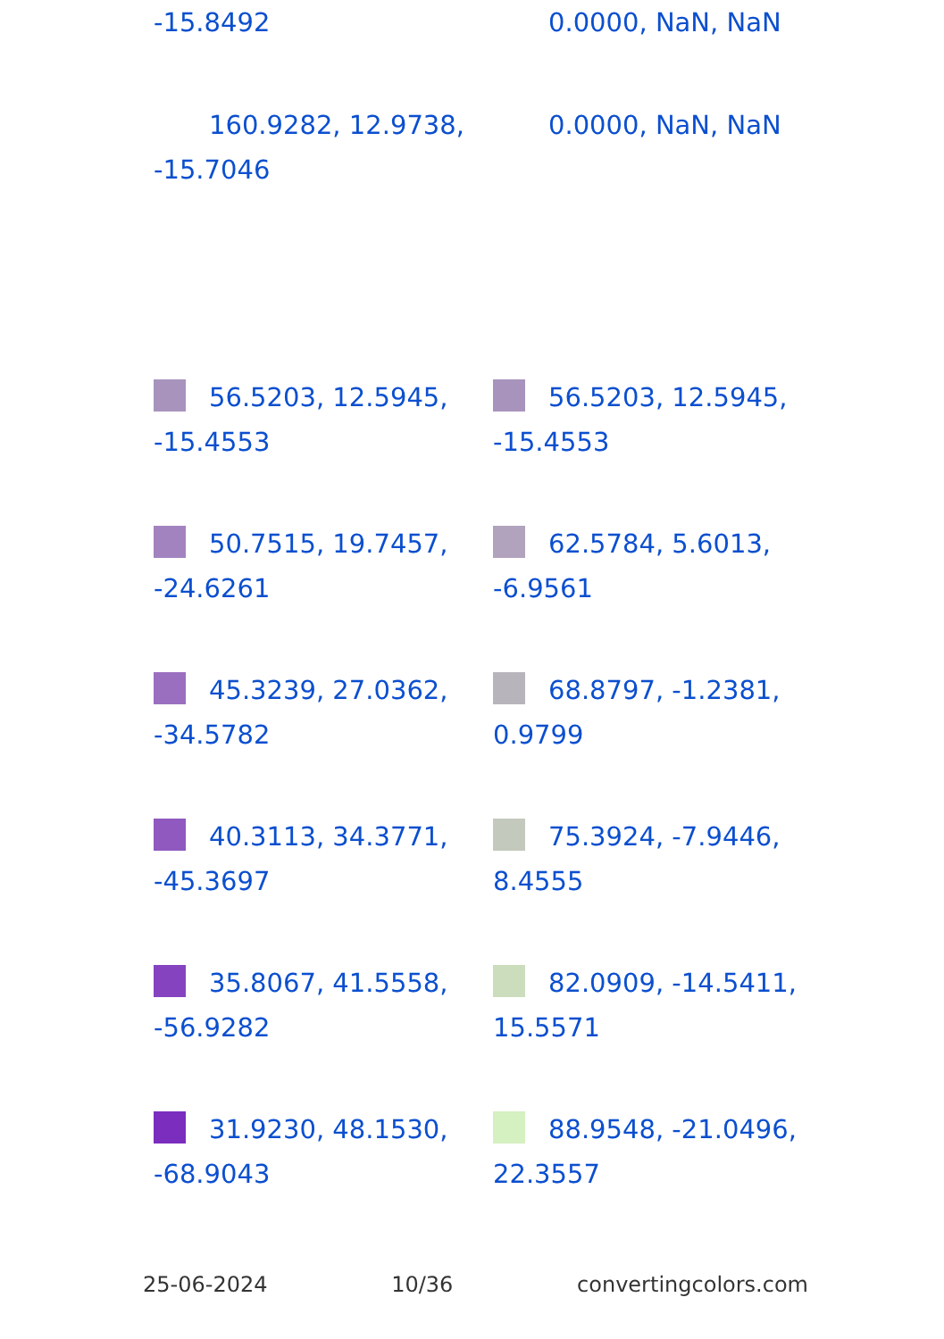-15.8492 0.0000, NaN, NaN
160.9282, 12.9738,
-15.7046
0.0000, NaN, NaN
56.5203, 12.5945,
-15.4553
56.5203, 12.5945,
-15.4553
50.7515, 19.7457,
-24.6261
62.5784, 5.6013,
-6.9561
45.3239, 27.0362,
-34.5782
68.8797, -1.2381,
0.9799
40.3113, 34.3771,
-45.3697
75.3924, -7.9446,
8.4555
35.8067, 41.5558,
-56.9282
82.0909, -14.5411,
15.5571
31.9230, 48.1530,
-68.9043
88.9548, -21.0496,
22.3557
25-06-2024 10/36 convertingcolors.com